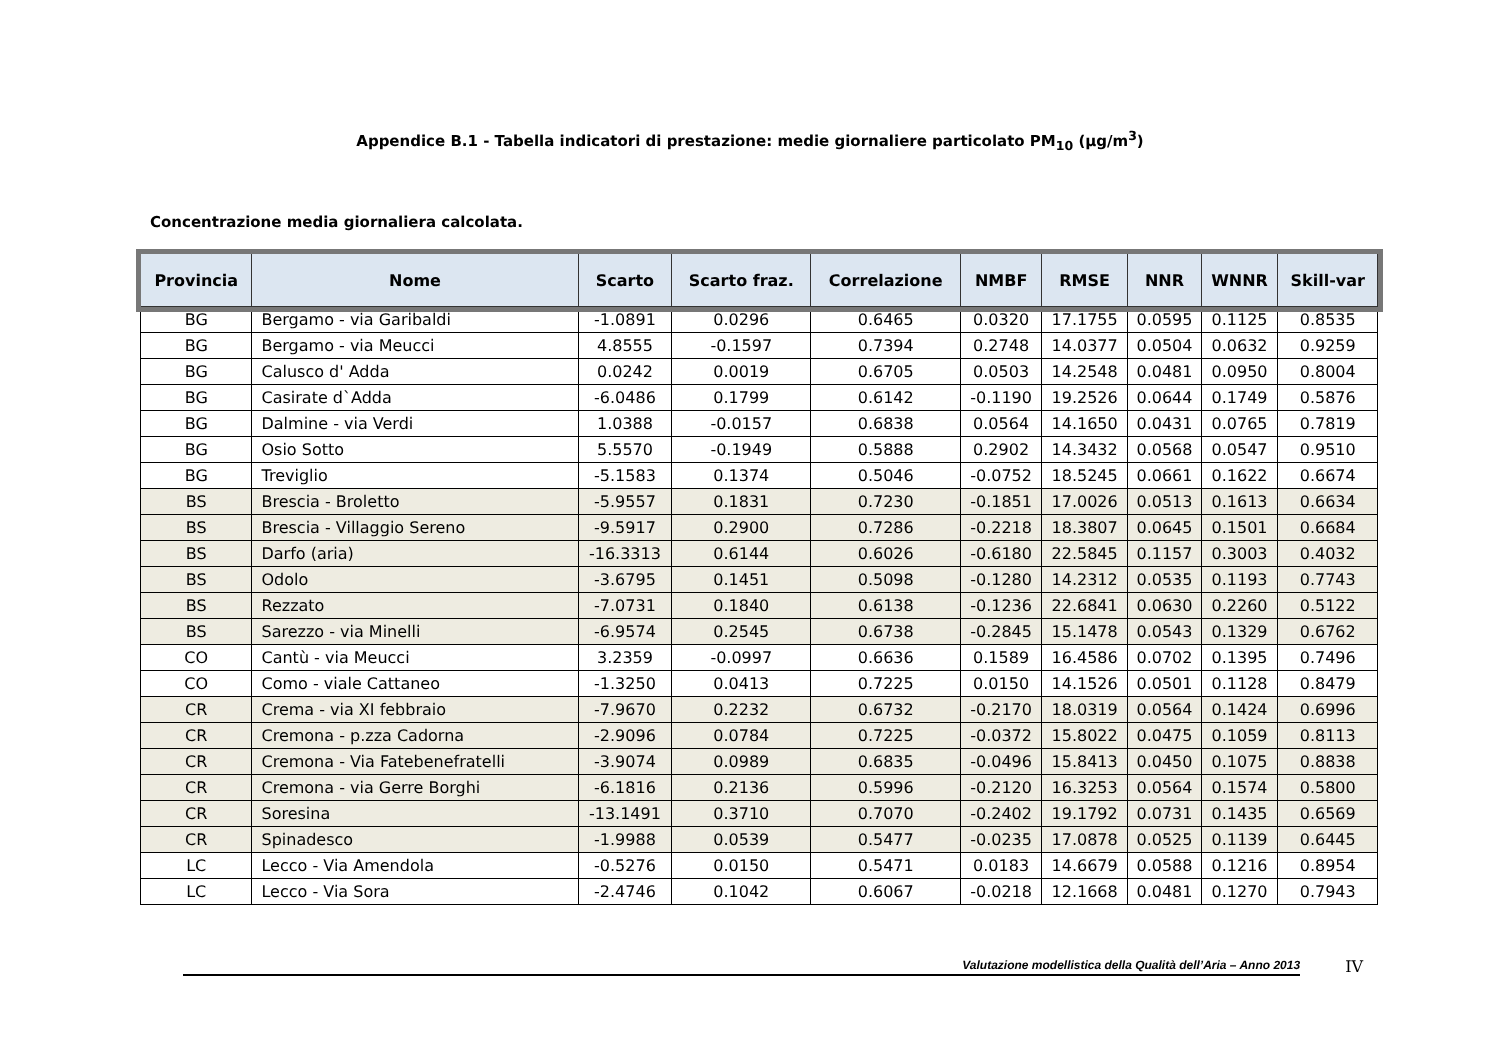Appendice B.1 - Tabella indicatori di prestazione: medie giornaliere particolato PM<sub>10</sub> (µg/m<sup>3</sup>)
Concentrazione media giornaliera calcolata.
| Provincia | Nome | Scarto | Scarto fraz. | Correlazione | NMBF | RMSE | NNR | WNNR | Skill-var |
| --- | --- | --- | --- | --- | --- | --- | --- | --- | --- |
| BG | Bergamo - via Garibaldi | -1.0891 | 0.0296 | 0.6465 | 0.0320 | 17.1755 | 0.0595 | 0.1125 | 0.8535 |
| BG | Bergamo - via Meucci | 4.8555 | -0.1597 | 0.7394 | 0.2748 | 14.0377 | 0.0504 | 0.0632 | 0.9259 |
| BG | Calusco d' Adda | 0.0242 | 0.0019 | 0.6705 | 0.0503 | 14.2548 | 0.0481 | 0.0950 | 0.8004 |
| BG | Casirate d`Adda | -6.0486 | 0.1799 | 0.6142 | -0.1190 | 19.2526 | 0.0644 | 0.1749 | 0.5876 |
| BG | Dalmine - via Verdi | 1.0388 | -0.0157 | 0.6838 | 0.0564 | 14.1650 | 0.0431 | 0.0765 | 0.7819 |
| BG | Osio Sotto | 5.5570 | -0.1949 | 0.5888 | 0.2902 | 14.3432 | 0.0568 | 0.0547 | 0.9510 |
| BG | Treviglio | -5.1583 | 0.1374 | 0.5046 | -0.0752 | 18.5245 | 0.0661 | 0.1622 | 0.6674 |
| BS | Brescia - Broletto | -5.9557 | 0.1831 | 0.7230 | -0.1851 | 17.0026 | 0.0513 | 0.1613 | 0.6634 |
| BS | Brescia - Villaggio Sereno | -9.5917 | 0.2900 | 0.7286 | -0.2218 | 18.3807 | 0.0645 | 0.1501 | 0.6684 |
| BS | Darfo (aria) | -16.3313 | 0.6144 | 0.6026 | -0.6180 | 22.5845 | 0.1157 | 0.3003 | 0.4032 |
| BS | Odolo | -3.6795 | 0.1451 | 0.5098 | -0.1280 | 14.2312 | 0.0535 | 0.1193 | 0.7743 |
| BS | Rezzato | -7.0731 | 0.1840 | 0.6138 | -0.1236 | 22.6841 | 0.0630 | 0.2260 | 0.5122 |
| BS | Sarezzo - via Minelli | -6.9574 | 0.2545 | 0.6738 | -0.2845 | 15.1478 | 0.0543 | 0.1329 | 0.6762 |
| CO | Cantù - via Meucci | 3.2359 | -0.0997 | 0.6636 | 0.1589 | 16.4586 | 0.0702 | 0.1395 | 0.7496 |
| CO | Como - viale Cattaneo | -1.3250 | 0.0413 | 0.7225 | 0.0150 | 14.1526 | 0.0501 | 0.1128 | 0.8479 |
| CR | Crema - via XI febbraio | -7.9670 | 0.2232 | 0.6732 | -0.2170 | 18.0319 | 0.0564 | 0.1424 | 0.6996 |
| CR | Cremona - p.zza Cadorna | -2.9096 | 0.0784 | 0.7225 | -0.0372 | 15.8022 | 0.0475 | 0.1059 | 0.8113 |
| CR | Cremona - Via Fatebenefratelli | -3.9074 | 0.0989 | 0.6835 | -0.0496 | 15.8413 | 0.0450 | 0.1075 | 0.8838 |
| CR | Cremona - via Gerre Borghi | -6.1816 | 0.2136 | 0.5996 | -0.2120 | 16.3253 | 0.0564 | 0.1574 | 0.5800 |
| CR | Soresina | -13.1491 | 0.3710 | 0.7070 | -0.2402 | 19.1792 | 0.0731 | 0.1435 | 0.6569 |
| CR | Spinadesco | -1.9988 | 0.0539 | 0.5477 | -0.0235 | 17.0878 | 0.0525 | 0.1139 | 0.6445 |
| LC | Lecco - Via Amendola | -0.5276 | 0.0150 | 0.5471 | 0.0183 | 14.6679 | 0.0588 | 0.1216 | 0.8954 |
| LC | Lecco - Via Sora | -2.4746 | 0.1042 | 0.6067 | -0.0218 | 12.1668 | 0.0481 | 0.1270 | 0.7943 |
Valutazione modellistica della Qualità dell’Aria – Anno 2013
IV